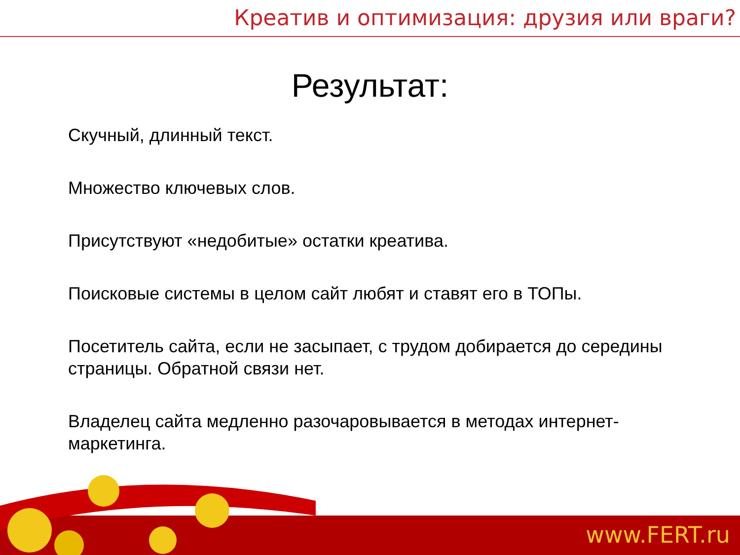Креатив и оптимизация: друзия или враги?
Результат:
Скучный, длинный текст.
Множество ключевых слов.
Присутствуют «недобитые» остатки креатива.
Поисковые системы в целом сайт любят и ставят его в ТОПы.
Посетитель сайта, если не засыпает, с трудом добирается до середины страницы. Обратной связи нет.
Владелец сайта медленно разочаровывается в методах интернет-маркетинга.
www.FERT.ru